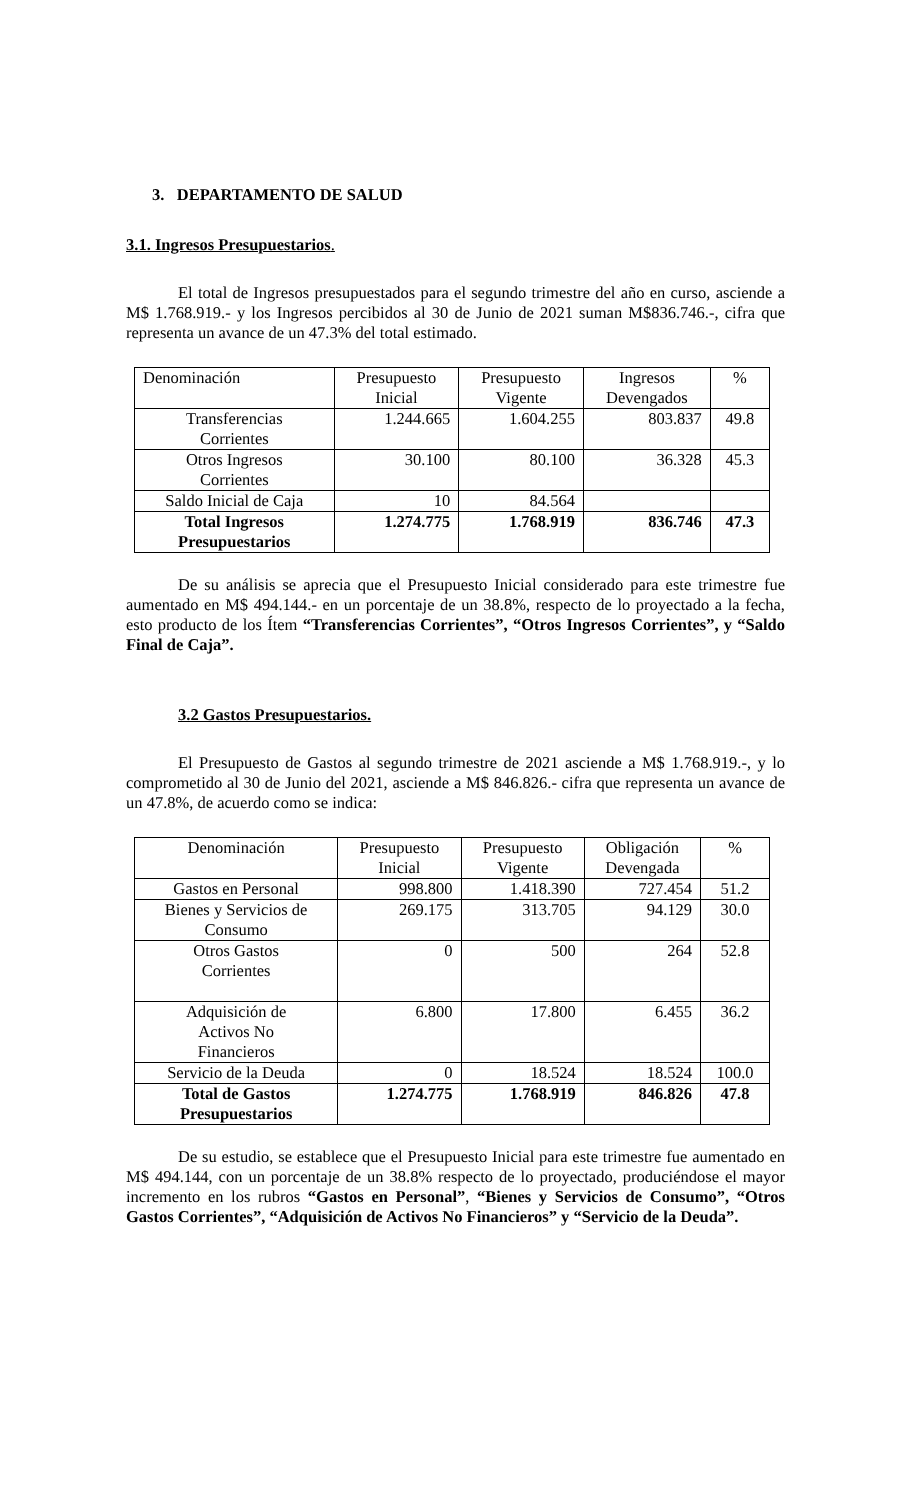3. DEPARTAMENTO DE SALUD
3.1. Ingresos Presupuestarios.
El total de Ingresos presupuestados para el segundo trimestre del año en curso, asciende a M$ 1.768.919.- y los Ingresos percibidos al 30 de Junio de 2021 suman M$836.746.-, cifra que representa un avance de un 47.3% del total estimado.
| Denominación | Presupuesto Inicial | Presupuesto Vigente | Ingresos Devengados | % |
| --- | --- | --- | --- | --- |
| Transferencias Corrientes | 1.244.665 | 1.604.255 | 803.837 | 49.8 |
| Otros Ingresos Corrientes | 30.100 | 80.100 | 36.328 | 45.3 |
| Saldo Inicial de Caja | 10 | 84.564 | | |
| Total Ingresos Presupuestarios | 1.274.775 | 1.768.919 | 836.746 | 47.3 |
De su análisis se aprecia que el Presupuesto Inicial considerado para este trimestre fue aumentado en M$ 494.144.- en un porcentaje de un 38.8%, respecto de lo proyectado a la fecha, esto producto de los Ítem “Transferencias Corrientes”, “Otros Ingresos Corrientes”, y “Saldo Final de Caja”.
3.2 Gastos Presupuestarios.
El Presupuesto de Gastos al segundo trimestre de 2021 asciende a M$ 1.768.919.-, y lo comprometido al 30 de Junio del 2021, asciende a M$ 846.826.- cifra que representa un avance de un 47.8%, de acuerdo como se indica:
| Denominación | Presupuesto Inicial | Presupuesto Vigente | Obligación Devengada | % |
| --- | --- | --- | --- | --- |
| Gastos en Personal | 998.800 | 1.418.390 | 727.454 | 51.2 |
| Bienes y Servicios de Consumo | 269.175 | 313.705 | 94.129 | 30.0 |
| Otros Gastos Corrientes | 0 | 500 | 264 | 52.8 |
| Adquisición de Activos No Financieros | 6.800 | 17.800 | 6.455 | 36.2 |
| Servicio de la Deuda | 0 | 18.524 | 18.524 | 100.0 |
| Total de Gastos Presupuestarios | 1.274.775 | 1.768.919 | 846.826 | 47.8 |
De su estudio, se establece que el Presupuesto Inicial para este trimestre fue aumentado en M$ 494.144, con un porcentaje de un 38.8% respecto de lo proyectado, produciéndose el mayor incremento en los rubros “Gastos en Personal”, “Bienes y Servicios de Consumo”, “Otros Gastos Corrientes”, “Adquisición de Activos No Financieros” y “Servicio de la Deuda”.